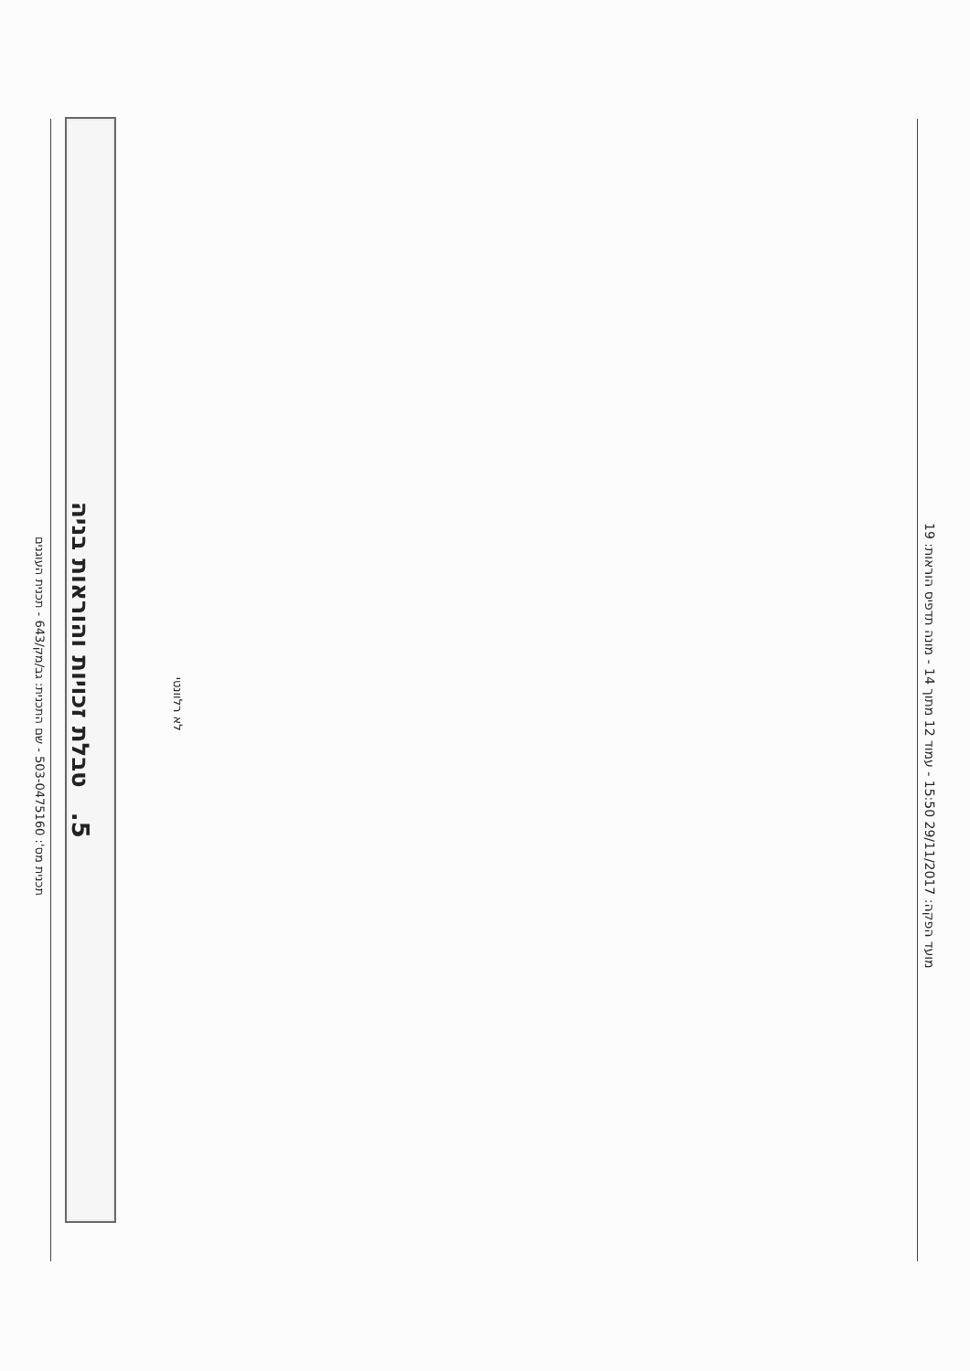תכנית מס': 503-0475160 - שם התכנית: גב/מק/643 - תכנית העוגנים
5. טבלת זכויות והוראות בניה
לא רלוונטי
מועד הפקה: 29/11/2017 15:50 - עמוד 12 מתוך 14 - מונה תדפיס הוראות: 19